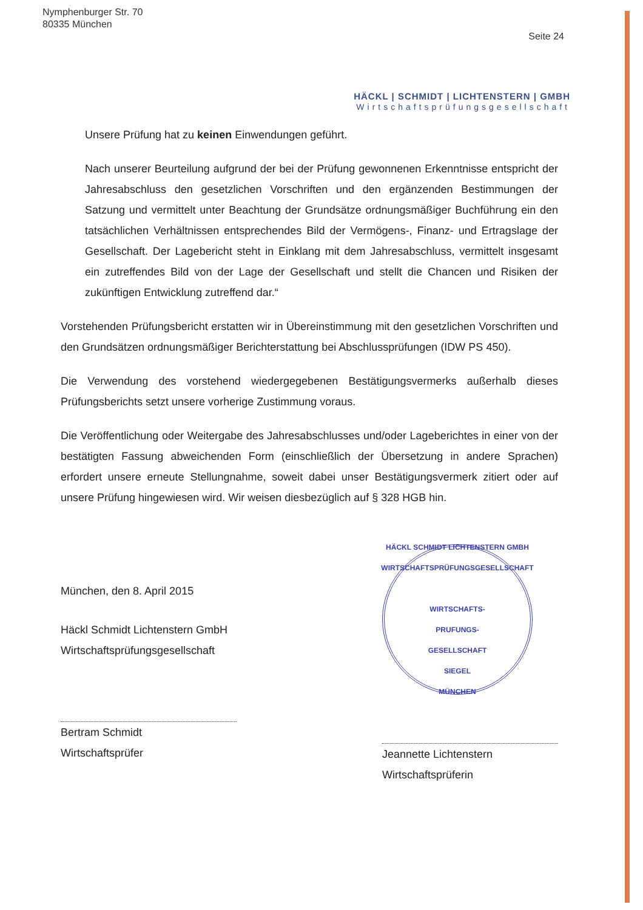Nymphenburger Str. 70
80335 München
Seite 24
HÄCKL | SCHMIDT | LICHTENSTERN | GMBH
Wirtschaftsprüfungsgesellschaft
Unsere Prüfung hat zu keinen Einwendungen geführt.
Nach unserer Beurteilung aufgrund der bei der Prüfung gewonnenen Erkenntnisse entspricht der Jahresabschluss den gesetzlichen Vorschriften und den ergänzenden Bestimmungen der Satzung und vermittelt unter Beachtung der Grundsätze ordnungsmäßiger Buchführung ein den tatsächlichen Verhältnissen entsprechendes Bild der Vermögens-, Finanz- und Ertragslage der Gesellschaft. Der Lagebericht steht in Einklang mit dem Jahresabschluss, vermittelt insgesamt ein zutreffendes Bild von der Lage der Gesellschaft und stellt die Chancen und Risiken der zukünftigen Entwicklung zutreffend dar.“
Vorstehenden Prüfungsbericht erstatten wir in Übereinstimmung mit den gesetzlichen Vorschriften und den Grundsätzen ordnungsmäßiger Berichterstattung bei Abschlussprüfungen (IDW PS 450).
Die Verwendung des vorstehend wiedergegebenen Bestätigungsvermerks außerhalb dieses Prüfungsberichts setzt unsere vorherige Zustimmung voraus.
Die Veröffentlichung oder Weitergabe des Jahresabschlusses und/oder Lageberichtes in einer von der bestätigten Fassung abweichenden Form (einschließlich der Übersetzung in andere Sprachen) erfordert unsere erneute Stellungnahme, soweit dabei unser Bestätigungsvermerk zitiert oder auf unsere Prüfung hingewiesen wird. Wir weisen diesbezüglich auf § 328 HGB hin.
München, den 8. April 2015
Häckl Schmidt Lichtenstern GmbH
Wirtschaftsprüfungsgesellschaft
Bertram Schmidt
Wirtschaftsprüfer
HÄCKL SCHMIDT LICHTENSTERN GMBH
WIRTSCHAFTSPRÜFUNGSGESELLSCHAFT
WIRTSCHAFTS-
PRUFUNGS-
GESELLSCHAFT
SIEGEL
MÜNCHEN
Jeannette Lichtenstern
Wirtschaftsprüferin